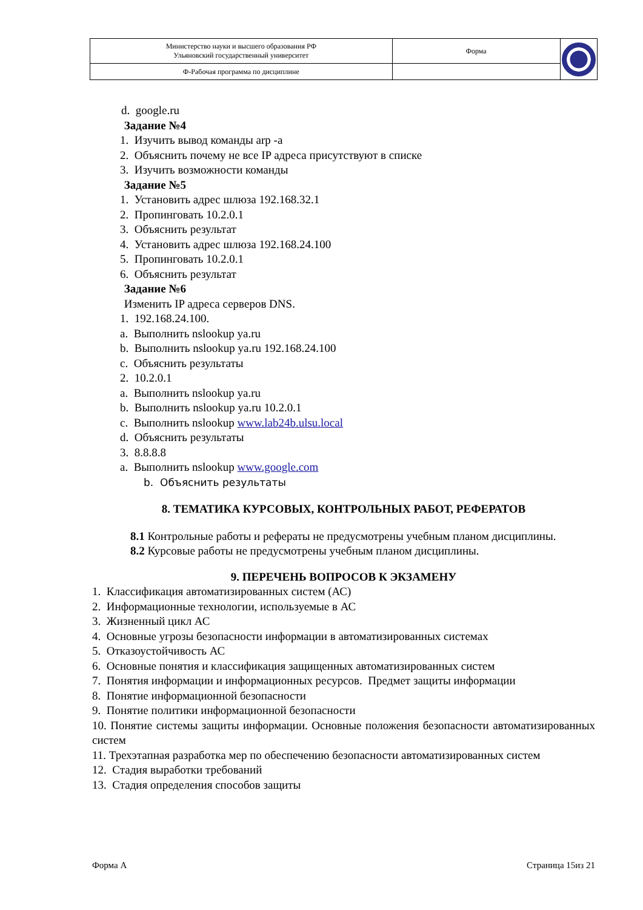| Министерство науки и высшего образования РФ Ульяновский государственный университет | Форма | |
| Ф-Рабочая программа по дисциплине | | |
d. google.ru
Задание №4
1. Изучить вывод команды arp -a
2. Объяснить почему не все IP адреса присутствуют в списке
3. Изучить возможности команды
Задание №5
1. Установить адрес шлюза 192.168.32.1
2. Пропинговать 10.2.0.1
3. Объяснить результат
4. Установить адрес шлюза 192.168.24.100
5. Пропинговать 10.2.0.1
6. Объяснить результат
Задание №6
Изменить IP адреса серверов DNS.
1. 192.168.24.100.
a. Выполнить nslookup ya.ru
b. Выполнить nslookup ya.ru 192.168.24.100
c. Объяснить результаты
2. 10.2.0.1
a. Выполнить nslookup ya.ru
b. Выполнить nslookup ya.ru 10.2.0.1
c. Выполнить nslookup www.lab24b.ulsu.local
d. Объяснить результаты
3. 8.8.8.8
a. Выполнить nslookup www.google.com
b. Объяснить результаты
8. ТЕМАТИКА КУРСОВЫХ, КОНТРОЛЬНЫХ РАБОТ, РЕФЕРАТОВ
8.1 Контрольные работы и рефераты не предусмотрены учебным планом дисциплины.
8.2 Курсовые работы не предусмотрены учебным планом дисциплины.
9. ПЕРЕЧЕНЬ ВОПРОСОВ К ЭКЗАМЕНУ
1. Классификация автоматизированных систем (АС)
2. Информационные технологии, используемые в АС
3. Жизненный цикл АС
4. Основные угрозы безопасности информации в автоматизированных системах
5. Отказоустойчивость АС
6. Основные понятия и классификация защищенных автоматизированных систем
7. Понятия информации и информационных ресурсов. Предмет защиты информации
8. Понятие информационной безопасности
9. Понятие политики информационной безопасности
10. Понятие системы защиты информации. Основные положения безопасности автоматизированных систем
11. Трехэтапная разработка мер по обеспечению безопасности автоматизированных систем
12. Стадия выработки требований
13. Стадия определения способов защиты
Форма А Страница 15из 21